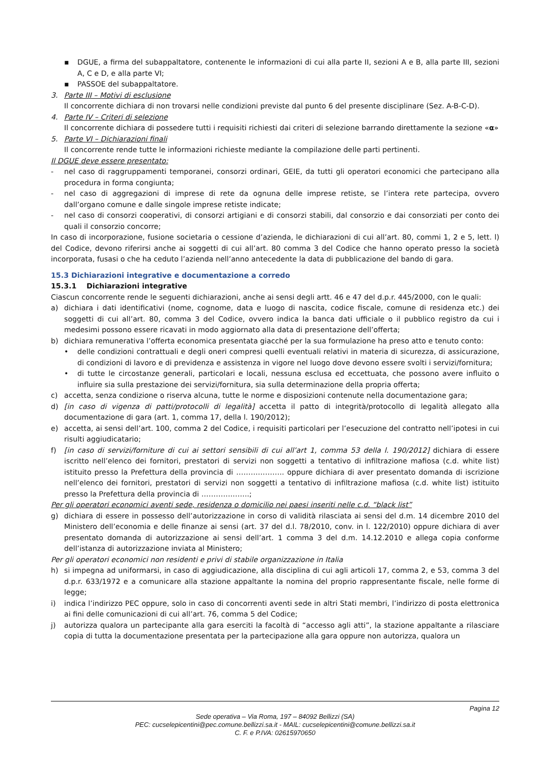▪ DGUE, a firma del subappaltatore, contenente le informazioni di cui alla parte II, sezioni A e B, alla parte III, sezioni A, C e D, e alla parte VI;
▪ PASSOE del subappaltatore.
3. Parte III – Motivi di esclusione
Il concorrente dichiara di non trovarsi nelle condizioni previste dal punto 6 del presente disciplinare (Sez. A-B-C-D).
4. Parte IV – Criteri di selezione
Il concorrente dichiara di possedere tutti i requisiti richiesti dai criteri di selezione barrando direttamente la sezione «α»
5. Parte VI – Dichiarazioni finali
Il concorrente rende tutte le informazioni richieste mediante la compilazione delle parti pertinenti.
Il DGUE deve essere presentato:
- nel caso di raggruppamenti temporanei, consorzi ordinari, GEIE, da tutti gli operatori economici che partecipano alla procedura in forma congiunta;
- nel caso di aggregazioni di imprese di rete da ognuna delle imprese retiste, se l’intera rete partecipa, ovvero dall’organo comune e dalle singole imprese retiste indicate;
- nel caso di consorzi cooperativi, di consorzi artigiani e di consorzi stabili, dal consorzio e dai consorziati per conto dei quali il consorzio concorre;
In caso di incorporazione, fusione societaria o cessione d’azienda, le dichiarazioni di cui all’art. 80, commi 1, 2 e 5, lett. l) del Codice, devono riferirsi anche ai soggetti di cui all’art. 80 comma 3 del Codice che hanno operato presso la società incorporata, fusasi o che ha ceduto l’azienda nell’anno antecedente la data di pubblicazione del bando di gara.
15.3 Dichiarazioni integrative e documentazione a corredo
15.3.1 Dichiarazioni integrative
Ciascun concorrente rende le seguenti dichiarazioni, anche ai sensi degli artt. 46 e 47 del d.p.r. 445/2000, con le quali:
a) dichiara i dati identificativi (nome, cognome, data e luogo di nascita, codice fiscale, comune di residenza etc.) dei soggetti di cui all’art. 80, comma 3 del Codice, ovvero indica la banca dati ufficiale o il pubblico registro da cui i medesimi possono essere ricavati in modo aggiornato alla data di presentazione dell’offerta;
b) dichiara remunerativa l’offerta economica presentata giacché per la sua formulazione ha preso atto e tenuto conto:
• delle condizioni contrattuali e degli oneri compresi quelli eventuali relativi in materia di sicurezza, di assicurazione, di condizioni di lavoro e di previdenza e assistenza in vigore nel luogo dove devono essere svolti i servizi/fornitura;
• di tutte le circostanze generali, particolari e locali, nessuna esclusa ed eccettuata, che possono avere influito o influire sia sulla prestazione dei servizi/fornitura, sia sulla determinazione della propria offerta;
c) accetta, senza condizione o riserva alcuna, tutte le norme e disposizioni contenute nella documentazione gara;
d) [in caso di vigenza di patti/protocolli di legalità] accetta il patto di integrità/protocollo di legalità allegato alla documentazione di gara (art. 1, comma 17, della l. 190/2012);
e) accetta, ai sensi dell’art. 100, comma 2 del Codice, i requisiti particolari per l’esecuzione del contratto nell’ipotesi in cui risulti aggiudicatario;
f) [in caso di servizi/forniture di cui ai settori sensibili di cui all’art 1, comma 53 della l. 190/2012] dichiara di essere iscritto nell’elenco dei fornitori, prestatori di servizi non soggetti a tentativo di infiltrazione mafiosa (c.d. white list) istituito presso la Prefettura della provincia di ……………….. oppure dichiara di aver presentato domanda di iscrizione nell’elenco dei fornitori, prestatori di servizi non soggetti a tentativo di infiltrazione mafiosa (c.d. white list) istituito presso la Prefettura della provincia di ………………..;
Per gli operatori economici aventi sede, residenza o domicilio nei paesi inseriti nelle c.d. “black list”
g) dichiara di essere in possesso dell’autorizzazione in corso di validità rilasciata ai sensi del d.m. 14 dicembre 2010 del Ministero dell’economia e delle finanze ai sensi (art. 37 del d.l. 78/2010, conv. in l. 122/2010) oppure dichiara di aver presentato domanda di autorizzazione ai sensi dell’art. 1 comma 3 del d.m. 14.12.2010 e allega copia conforme dell’istanza di autorizzazione inviata al Ministero;
Per gli operatori economici non residenti e privi di stabile organizzazione in Italia
h) si impegna ad uniformarsi, in caso di aggiudicazione, alla disciplina di cui agli articoli 17, comma 2, e 53, comma 3 del d.p.r. 633/1972 e a comunicare alla stazione appaltante la nomina del proprio rappresentante fiscale, nelle forme di legge;
i) indica l’indirizzo PEC oppure, solo in caso di concorrenti aventi sede in altri Stati membri, l’indirizzo di posta elettronica ai fini delle comunicazioni di cui all’art. 76, comma 5 del Codice;
j) autorizza qualora un partecipante alla gara eserciti la facoltà di “accesso agli atti”, la stazione appaltante a rilasciare copia di tutta la documentazione presentata per la partecipazione alla gara oppure non autorizza, qualora un
Pagina 12
Sede operativa – Via Roma, 197 – 84092 Bellizzi (SA)
PEC: cucselepicentini@pec.comune.bellizzi.sa.it - MAIL: cucselepicentini@comune.bellizzi.sa.it
C. F. e P.IVA: 02615970650